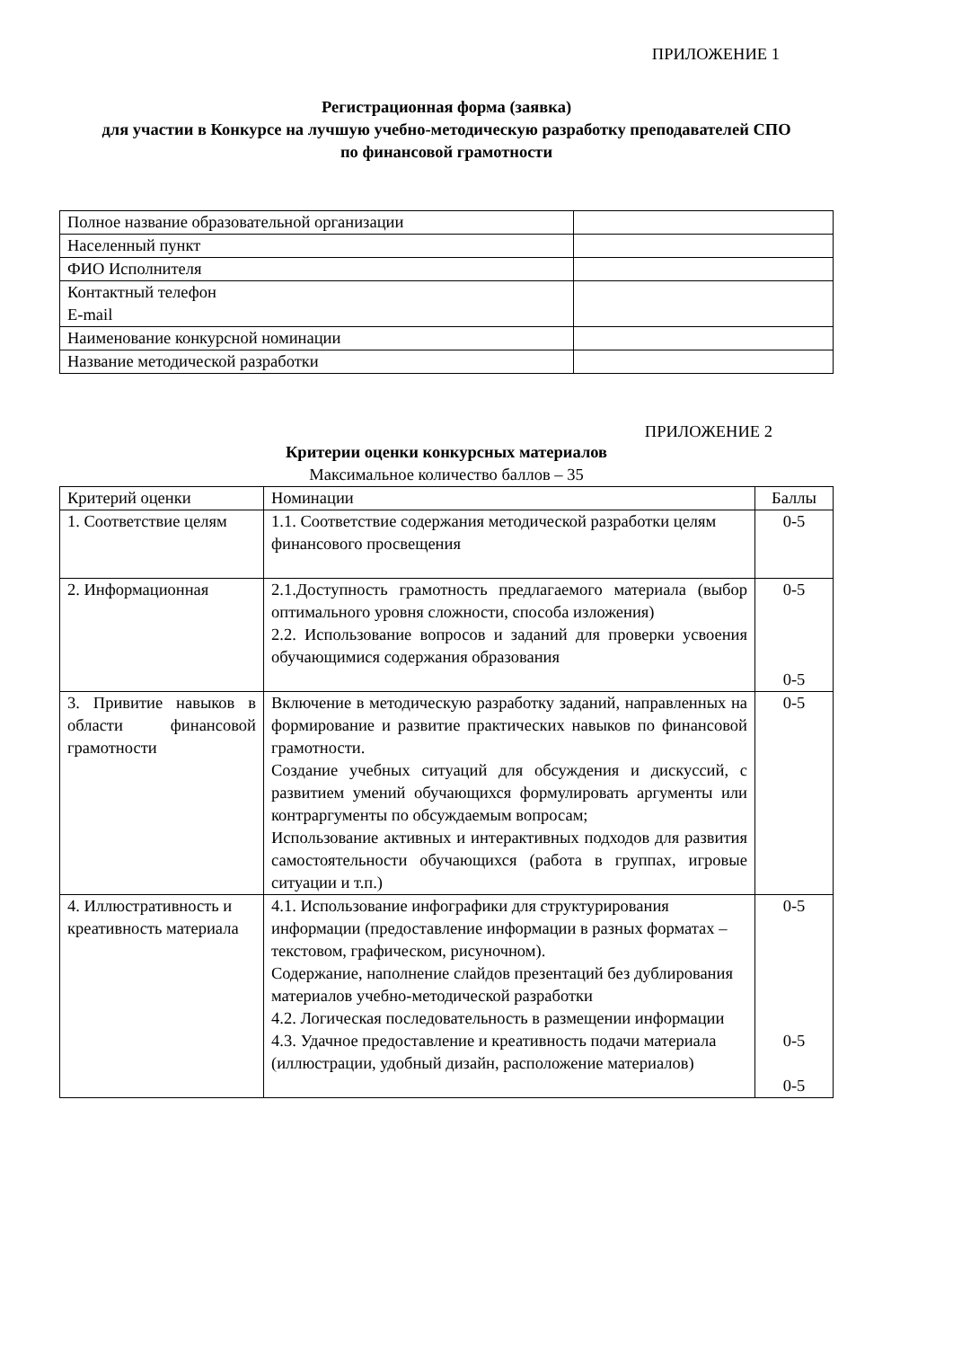ПРИЛОЖЕНИЕ 1
Регистрационная форма (заявка)
для участии в Конкурсе на лучшую учебно-методическую разработку преподавателей СПО
по финансовой грамотности
| Полное название образовательной организации | |
| Населенный пункт | |
| ФИО Исполнителя | |
| Контактный телефон E-mail | |
| Наименование конкурсной номинации | |
| Название методической разработки | |
ПРИЛОЖЕНИЕ 2
Критерии оценки конкурсных материалов
Максимальное количество баллов – 35
| Критерий оценки | Номинации | Баллы |
| 1. Соответствие целям | 1.1. Соответствие содержания методической разработки целям финансового просвещения | 0-5 |
| 2. Информационная | 2.1.Доступность грамотность предлагаемого материала (выбор оптимального уровня сложности, способа изложения) 2.2. Использование вопросов и заданий для проверки усвоения обучающимися содержания образования | 0-5 0-5 |
| 3. Привитие навыков в области финансовой грамотности | Включение в методическую разработку заданий, направленных на формирование и развитие практических навыков по финансовой грамотности. Создание учебных ситуаций для обсуждения и дискуссий, с развитием умений обучающихся формулировать аргументы или контраргументы по обсуждаемым вопросам; Использование активных и интерактивных подходов для развития самостоятельности обучающихся (работа в группах, игровые ситуации и т.п.) | 0-5 |
| 4. Иллюстративность и креативность материала | 4.1. Использование инфографики для структурирования информации (предоставление информации в разных форматах – текстовом, графическом, рисуночном). Содержание, наполнение слайдов презентаций без дублирования материалов учебно-методической разработки 4.2. Логическая последовательность в размещении информации 4.3. Удачное предоставление и креативность подачи материала (иллюстрации, удобный дизайн, расположение материалов) | 0-5 0-5 0-5 |